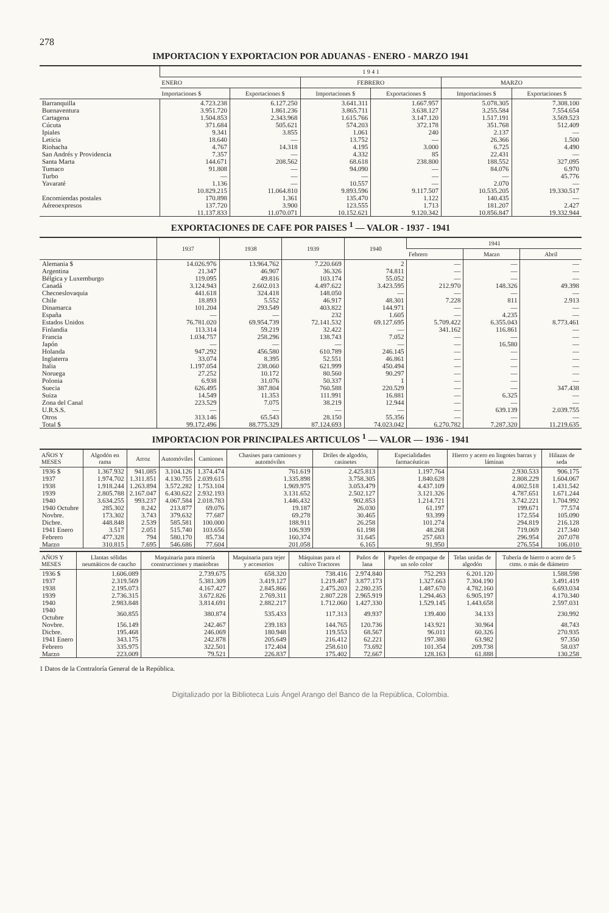278
IMPORTACION Y EXPORTACION POR ADUANAS - ENERO - MARZO 1941
| | 1 9 4 1 | | | | | |
| --- | --- | --- | --- | --- | --- | --- |
| | ENERO | | FEBRERO | | MARZO | |
| | Importaciones $ | Exportaciones $ | Importaciones $ | Exportaciones $ | Importaciones $ | Exportaciones $ |
| Barranquilla | 4.723.238 | 6.127.250 | 3.641.311 | 1.667.957 | 5.078.305 | 7.308.100 |
| Buenaventura | 3.951.720 | 1.861.236 | 3.865.711 | 3.638.127 | 3.255.584 | 7.554.654 |
| Cartagena | 1.504.853 | 2.343.968 | 1.615.766 | 3.147.120 | 1.517.191 | 3.569.523 |
| Cúcuta | 371.684 | 505.621 | 574.203 | 372.178 | 351.768 | 512.409 |
| Ipiales | 9.341 | 3.855 | 1.061 | 240 | 2.137 | — |
| Leticia | 18.640 | — | 13.752 | — | 26.366 | 1.500 |
| Riohacha | 4.767 | 14.318 | 4.195 | 3.000 | 6.725 | 4.490 |
| San Andrés y Providencia | 7.357 | — | 4.332 | 85 | 22.431 | — |
| Santa Marta | 144.671 | 208.562 | 68.618 | 238.800 | 188.552 | 327.095 |
| Tumaco | 91.808 | — | 94.090 | — | 84.076 | 6.970 |
| Turbo | — | — | — | — | — | 45.776 |
| Yavaraté | 1.136 | — | 10.557 | — | 2.070 | — |
| | 10.829.215 | 11.064.810 | 9.893.596 | 9.117.507 | 10.535.205 | 19.330.517 |
| Encomiendas postales | 170.898 | 1.361 | 135.470 | 1.122 | 140.435 | — |
| Aéreoexpresos | 137.720 | 3.900 | 123.555 | 1.713 | 181.207 | 2.427 |
| | 11.137.833 | 11.070.071 | 10.152.621 | 9.120.342 | 10.856.847 | 19.332.944 |
EXPORTACIONES DE CAFE POR PAISES <sup>1</sup> — VALOR - 1937 - 1941
| | 1937 | 1938 | 1939 | 1940 | 1941 | | |
| --- | --- | --- | --- | --- | --- | --- | --- |
| | | | | | Febrero | Marzo | Abril |
| Alemania $ | 14.026.976 | 13.964.762 | 7.220.669 | 2 | — | — | — |
| Argentina | 21.347 | 46.907 | 36.326 | 74.811 | — | — | — |
| Bélgica y Luxemburgo | 119.095 | 49.816 | 103.174 | 55.052 | — | — | — |
| Canadá | 3.124.943 | 2.602.013 | 4.497.622 | 3.423.595 | 212.970 | 148.326 | 49.398 |
| Checoeslovaquia | 441.618 | 324.418 | 148.050 | — | — | — | — |
| Chile | 18.893 | 5.552 | 46.917 | 48.301 | 7.228 | 811 | 2.913 |
| Dinamarca | 101.204 | 293.549 | 403.822 | 144.971 | — | — | — |
| España | — | — | 232 | 1.605 | — | 4.235 | — |
| Estados Unidos | 76.781.020 | 69.954.739 | 72.141.532 | 69.127.695 | 5.709.422 | 6.355.043 | 8.773.461 |
| Finlandia | 113.314 | 59.219 | 32.422 | — | 341.162 | 116.861 | — |
| Francia | 1.034.757 | 258.296 | 138.743 | 7.052 | — | — | — |
| Japón | — | — | — | — | — | 16.580 | — |
| Holanda | 947.292 | 456.580 | 610.789 | 246.145 | — | — | — |
| Inglaterra | 33.074 | 8.395 | 52.551 | 46.861 | — | — | — |
| Italia | 1.197.054 | 238.060 | 621.999 | 450.494 | — | — | — |
| Noruega | 27.252 | 10.172 | 80.560 | 90.297 | — | — | — |
| Polonia | 6.938 | 31.076 | 50.337 | 1 | — | — | — |
| Suecia | 626.495 | 387.804 | 760.588 | 220.529 | — | — | 347.438 |
| Suiza | 14.549 | 11.353 | 111.991 | 16.881 | — | 6.325 | — |
| Zona del Canal | 223.529 | 7.075 | 38.219 | 12.944 | — | — | — |
| U.R.S.S. | — | — | — | — | — | 639.139 | 2.039.755 |
| Otros | 313.146 | 65.543 | 28.150 | 55.356 | — | — | — |
| Total $ | 99.172.496 | 88.775.329 | 87.124.693 | 74.023.042 | 6.270.782 | 7.287.320 | 11.219.635 |
IMPORTACION POR PRINCIPALES ARTICULOS <sup>1</sup> — VALOR — 1936 - 1941
| AÑOS Y MESES | Algodón en rama | Arroz | Automóviles | Camiones | Chasises para camiones y automóviles | Driles de algodón, casinetes | Especialidades farmacéuticas | Hierro y acero en lingotes barras y láminas | Hilazas de seda |
| --- | --- | --- | --- | --- | --- | --- | --- | --- | --- |
| 1936 $ | 1.367.932 | 941.085 | 3.104.126 | 1.374.474 | 761.619 | 2.425.813 | 1.197.764 | 2.930.533 | 906.175 |
| 1937 | 1.974.702 | 1.311.851 | 4.130.755 | 2.039.615 | 1.335.898 | 3.758.305 | 1.840.628 | 2.808.229 | 1.604.067 |
| 1938 | 1.918.244 | 1.263.894 | 3.572.282 | 1.753.104 | 1.969.975 | 3.053.479 | 4.437.109 | 4.002.518 | 1.431.542 |
| 1939 | 2.805.788 | 2.167.047 | 6.430.622 | 2.932.193 | 3.131.652 | 2.502.127 | 3.121.326 | 4.787.651 | 1.671.244 |
| 1940 | 3.634.255 | 993.237 | 4.067.584 | 2.018.783 | 1.446.432 | 902.853 | 1.214.721 | 3.742.221 | 1.704.992 |
| 1940 Octubre | 285.302 | 8.242 | 213.877 | 69.076 | 19.187 | 26.030 | 61.197 | 199.671 | 77.574 |
| Novbre. | 173.302 | 3.743 | 379.632 | 77.687 | 69.278 | 30.465 | 93.399 | 172.554 | 105.090 |
| Dicbre. | 448.848 | 2.539 | 585.581 | 100.000 | 188.911 | 26.258 | 101.274 | 294.819 | 216.128 |
| 1941 Enero | 3.517 | 2.051 | 515.740 | 103.656 | 106.939 | 61.198 | 48.268 | 719.069 | 217.340 |
| Febrero | 477.328 | 794 | 580.170 | 85.734 | 160.374 | 31.645 | 257.683 | 296.954 | 207.078 |
| Marzo | 310.815 | 7.695 | 546.686 | 77.604 | 201.058 | 6.165 | 91.950 | 276.554 | 106.010 |
| AÑOS Y MESES | Llantas sólidas neumáticos de caucho | Maquinaria para minería construcciones y maniobras | Maquinaria para tejer y accesorios | Máquinas para el cultivo Tractores | Paños de lana | Papeles de empaque de un solo color | Telas unidas de algodón | Tubería de hierro o acero de 5 ctms. o más de diámetro |
| --- | --- | --- | --- | --- | --- | --- | --- | --- |
| 1936 $ | 1.606.089 | 2.739.675 | 658.320 | 738.416 | 2.974.840 | 752.293 | 6.201.120 | 1.588.598 |
| 1937 | 2.319.569 | 5.381.309 | 3.419.127 | 1.219.487 | 3.877.173 | 1.327.663 | 7.304.190 | 3.491.419 |
| 1938 | 2.195.073 | 4.167.427 | 2.845.866 | 2.475.203 | 2.280.235 | 1.487.670 | 4.782.160 | 6.693.034 |
| 1939 | 2.736.315 | 3.672.826 | 2.769.311 | 2.807.228 | 2.965.919 | 1.294.463 | 6.905.197 | 4.170.340 |
| 1940 | 2.983.848 | 3.814.691 | 2.882.217 | 1.712.060 | 1.427.330 | 1.529.145 | 1.443.658 | 2.597.031 |
| 1940 Octubre | 360.855 | 380.874 | 535.433 | 117.313 | 49.937 | 139.400 | 34.133 | 230.992 |
| Novbre. | 156.149 | 242.467 | 239.183 | 144.765 | 120.736 | 143.921 | 30.964 | 48.743 |
| Dicbre. | 195.468 | 246.069 | 180.948 | 119.553 | 68.567 | 96.011 | 60.326 | 270.935 |
| 1941 Enero | 343.175 | 242.878 | 205.649 | 216.412 | 62.221 | 197.380 | 63.982 | 97.350 |
| Febrero | 335.975 | 322.501 | 172.404 | 258.610 | 73.692 | 101.354 | 209.738 | 58.037 |
| Marzo | 223.009 | 79.521 | 226.837 | 175.402 | 72.667 | 128.163 | 61.888 | 130.258 |
1 Datos de la Contraloría General de la República.
Digitalizado por la Biblioteca Luis Ángel Arango del Banco de la República, Colombia.